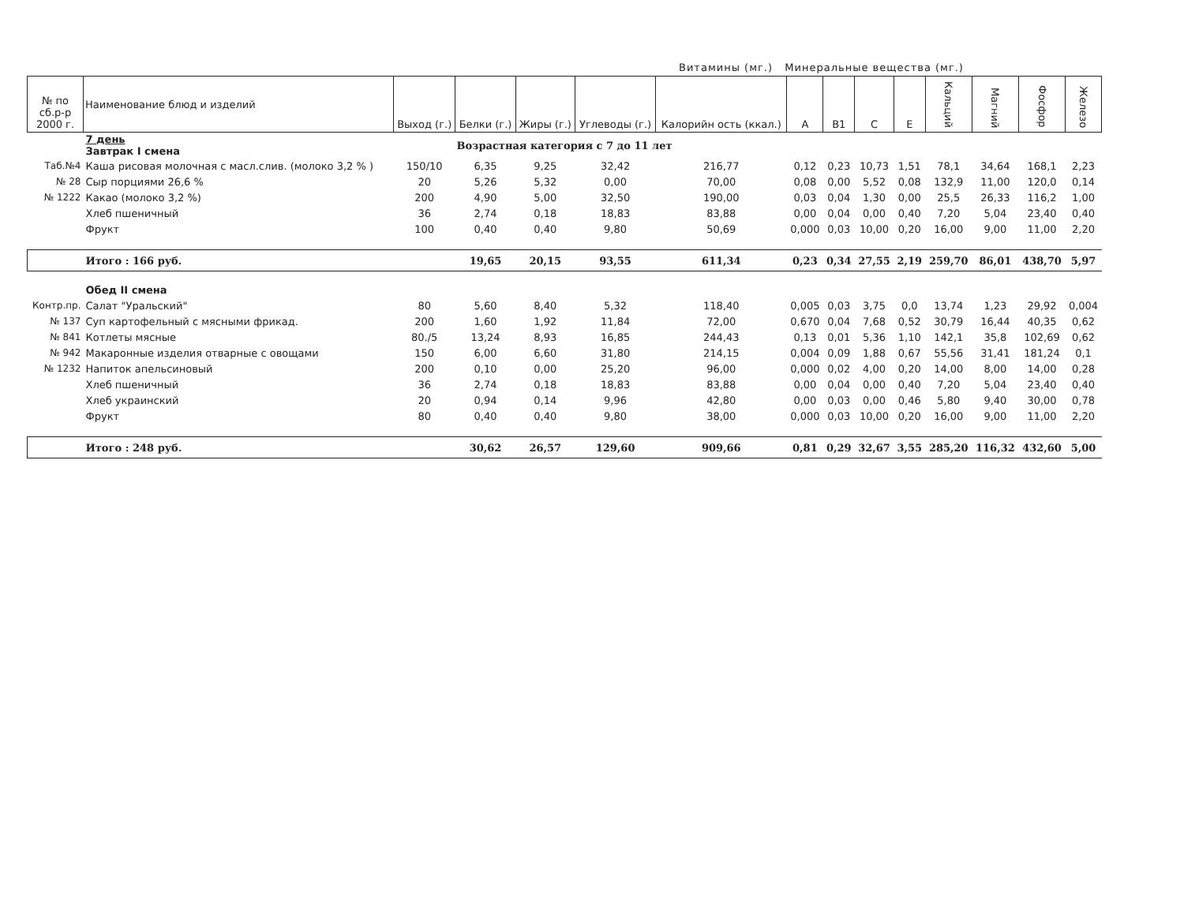Витамины (мг.) Минеральные вещества (мг.)
| № по сб.р-р 2000 г. | Наименование блюд и изделий | Выход (г.) | Белки (г.) | Жиры (г.) | Углеводы (г.) | Калорийн ость (ккал.) | А | В1 | С | Е | Кальций | Магний | Фосфор | Железо |
| --- | --- | --- | --- | --- | --- | --- | --- | --- | --- | --- | --- | --- | --- | --- |
| | 7 день Завтрак I смена | Возрастная категория с 7 до 11 лет | | | | | | | | | | | | |
| Таб.№4 | Каша рисовая молочная с масл.слив. (молоко 3,2 % ) | 150/10 | 6,35 | 9,25 | 32,42 | 216,77 | 0,12 | 0,23 | 10,73 | 1,51 | 78,1 | 34,64 | 168,1 | 2,23 |
| № 28 | Сыр порциями 26,6 % | 20 | 5,26 | 5,32 | 0,00 | 70,00 | 0,08 | 0,00 | 5,52 | 0,08 | 132,9 | 11,00 | 120,0 | 0,14 |
| № 1222 | Какао (молоко 3,2 %) | 200 | 4,90 | 5,00 | 32,50 | 190,00 | 0,03 | 0,04 | 1,30 | 0,00 | 25,5 | 26,33 | 116,2 | 1,00 |
| | Хлеб пшеничный | 36 | 2,74 | 0,18 | 18,83 | 83,88 | 0,00 | 0,04 | 0,00 | 0,40 | 7,20 | 5,04 | 23,40 | 0,40 |
| | Фрукт | 100 | 0,40 | 0,40 | 9,80 | 50,69 | 0,000 | 0,03 | 10,00 | 0,20 | 16,00 | 9,00 | 11,00 | 2,20 |
| | Итого : 166 руб. | | 19,65 | 20,15 | 93,55 | 611,34 | 0,23 | 0,34 | 27,55 | 2,19 | 259,70 | 86,01 | 438,70 | 5,97 |
| | Обед II смена | | | | | | | | | | | | | |
| Контр.пр. | Салат "Уральский" | 80 | 5,60 | 8,40 | 5,32 | 118,40 | 0,005 | 0,03 | 3,75 | 0,0 | 13,74 | 1,23 | 29,92 | 0,004 |
| № 137 | Суп картофельный с мясными фрикад. | 200 | 1,60 | 1,92 | 11,84 | 72,00 | 0,670 | 0,04 | 7,68 | 0,52 | 30,79 | 16,44 | 40,35 | 0,62 |
| № 841 | Котлеты мясные | 80./5 | 13,24 | 8,93 | 16,85 | 244,43 | 0,13 | 0,01 | 5,36 | 1,10 | 142,1 | 35,8 | 102,69 | 0,62 |
| № 942 | Макаронные изделия отварные с овощами | 150 | 6,00 | 6,60 | 31,80 | 214,15 | 0,004 | 0,09 | 1,88 | 0,67 | 55,56 | 31,41 | 181,24 | 0,1 |
| № 1232 | Напиток апельсиновый | 200 | 0,10 | 0,00 | 25,20 | 96,00 | 0,000 | 0,02 | 4,00 | 0,20 | 14,00 | 8,00 | 14,00 | 0,28 |
| | Хлеб пшеничный | 36 | 2,74 | 0,18 | 18,83 | 83,88 | 0,00 | 0,04 | 0,00 | 0,40 | 7,20 | 5,04 | 23,40 | 0,40 |
| | Хлеб украинский | 20 | 0,94 | 0,14 | 9,96 | 42,80 | 0,00 | 0,03 | 0,00 | 0,46 | 5,80 | 9,40 | 30,00 | 0,78 |
| | Фрукт | 80 | 0,40 | 0,40 | 9,80 | 38,00 | 0,000 | 0,03 | 10,00 | 0,20 | 16,00 | 9,00 | 11,00 | 2,20 |
| | Итого : 248 руб. | | 30,62 | 26,57 | 129,60 | 909,66 | 0,81 | 0,29 | 32,67 | 3,55 | 285,20 | 116,32 | 432,60 | 5,00 |